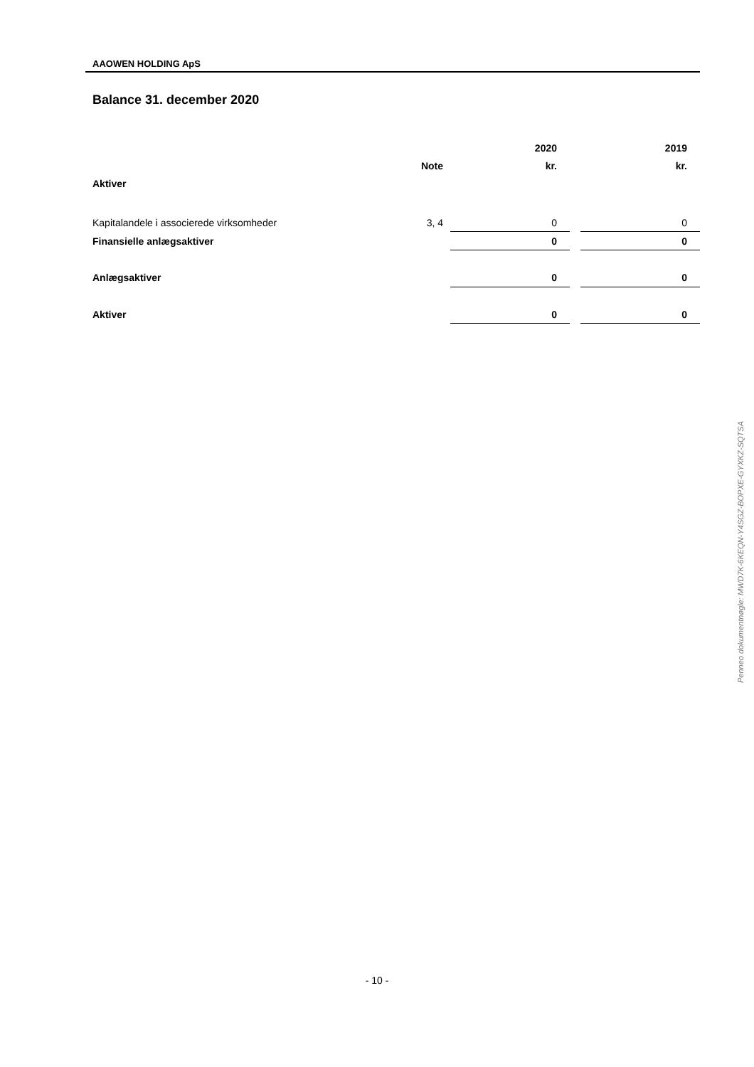AAOWEN HOLDING ApS
Balance 31. december 2020
| | | | 2020 | | 2019 |
| --- | --- | --- | --- | --- | --- |
| | Note | | kr. | | kr. |
| Aktiver | | | | | |
| Kapitalandele i associerede virksomheder | 3, 4 | | 0 | | 0 |
| Finansielle anlægsaktiver | | | 0 | | 0 |
| Anlægsaktiver | | | 0 | | 0 |
| Aktiver | | | 0 | | 0 |
Penneo dokumentnøgle: MWD7K-6KEQN-Y4SGZ-BOPXE-GYXKZ-SQTSA
- 10 -